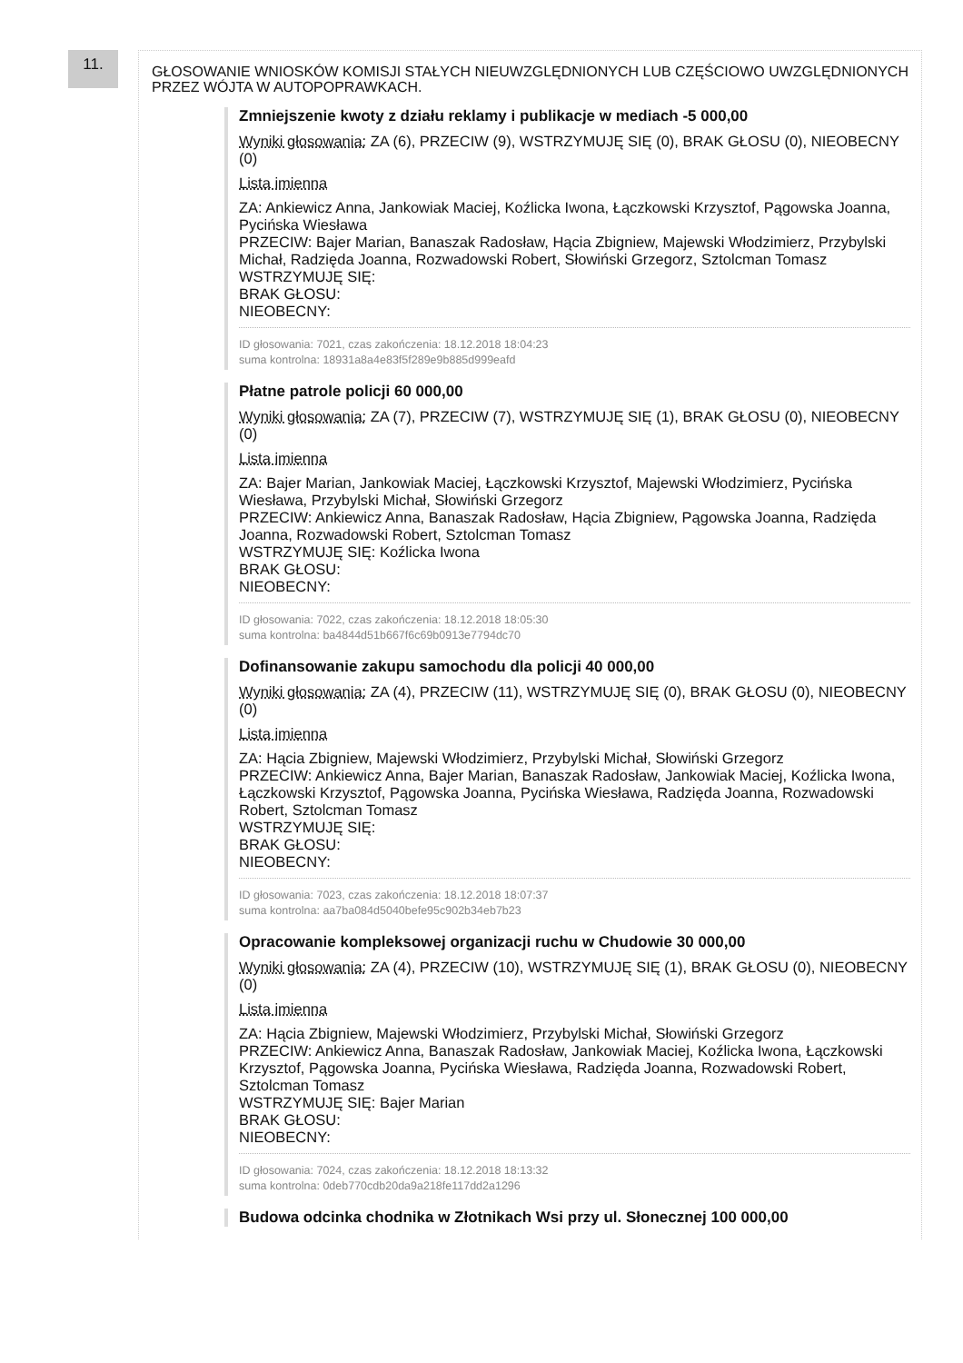11.
GŁOSOWANIE WNIOSKÓW KOMISJI STAŁYCH NIEUWZGLĘDNIONYCH LUB CZĘŚCIOWO UWZGLĘDNIONYCH PRZEZ WÓJTA W AUTOPOPRAWKACH.
Zmniejszenie kwoty z działu reklamy i publikacje w mediach -5 000,00
Wyniki głosowania: ZA (6), PRZECIW (9), WSTRZYMUJĘ SIĘ (0), BRAK GŁOSU (0), NIEOBECNY (0)
Lista imienna
ZA: Ankiewicz Anna, Jankowiak Maciej, Koźlicka Iwona, Łączkowski Krzysztof, Pągowska Joanna, Pycińska Wiesława
PRZECIW: Bajer Marian, Banaszak Radosław, Hącia Zbigniew, Majewski Włodzimierz, Przybylski Michał, Radzięda Joanna, Rozwadowski Robert, Słowiński Grzegorz, Sztolcman Tomasz
WSTRZYMUJĘ SIĘ:
BRAK GŁOSU:
NIEOBECNY:
ID głosowania: 7021, czas zakończenia: 18.12.2018 18:04:23
suma kontrolna: 18931a8a4e83f5f289e9b885d999eafd
Płatne patrole policji 60 000,00
Wyniki głosowania: ZA (7), PRZECIW (7), WSTRZYMUJĘ SIĘ (1), BRAK GŁOSU (0), NIEOBECNY (0)
Lista imienna
ZA: Bajer Marian, Jankowiak Maciej, Łączkowski Krzysztof, Majewski Włodzimierz, Pycińska Wiesława, Przybylski Michał, Słowiński Grzegorz
PRZECIW: Ankiewicz Anna, Banaszak Radosław, Hącia Zbigniew, Pągowska Joanna, Radzięda Joanna, Rozwadowski Robert, Sztolcman Tomasz
WSTRZYMUJĘ SIĘ: Koźlicka Iwona
BRAK GŁOSU:
NIEOBECNY:
ID głosowania: 7022, czas zakończenia: 18.12.2018 18:05:30
suma kontrolna: ba4844d51b667f6c69b0913e7794dc70
Dofinansowanie zakupu samochodu dla policji 40 000,00
Wyniki głosowania: ZA (4), PRZECIW (11), WSTRZYMUJĘ SIĘ (0), BRAK GŁOSU (0), NIEOBECNY (0)
Lista imienna
ZA: Hącia Zbigniew, Majewski Włodzimierz, Przybylski Michał, Słowiński Grzegorz
PRZECIW: Ankiewicz Anna, Bajer Marian, Banaszak Radosław, Jankowiak Maciej, Koźlicka Iwona, Łączkowski Krzysztof, Pągowska Joanna, Pycińska Wiesława, Radzięda Joanna, Rozwadowski Robert, Sztolcman Tomasz
WSTRZYMUJĘ SIĘ:
BRAK GŁOSU:
NIEOBECNY:
ID głosowania: 7023, czas zakończenia: 18.12.2018 18:07:37
suma kontrolna: aa7ba084d5040befe95c902b34eb7b23
Opracowanie kompleksowej organizacji ruchu w Chudowie 30 000,00
Wyniki głosowania: ZA (4), PRZECIW (10), WSTRZYMUJĘ SIĘ (1), BRAK GŁOSU (0), NIEOBECNY (0)
Lista imienna
ZA: Hącia Zbigniew, Majewski Włodzimierz, Przybylski Michał, Słowiński Grzegorz
PRZECIW: Ankiewicz Anna, Banaszak Radosław, Jankowiak Maciej, Koźlicka Iwona, Łączkowski Krzysztof, Pągowska Joanna, Pycińska Wiesława, Radzięda Joanna, Rozwadowski Robert, Sztolcman Tomasz
WSTRZYMUJĘ SIĘ: Bajer Marian
BRAK GŁOSU:
NIEOBECNY:
ID głosowania: 7024, czas zakończenia: 18.12.2018 18:13:32
suma kontrolna: 0deb770cdb20da9a218fe117dd2a1296
Budowa odcinka chodnika w Złotnikach Wsi przy ul. Słonecznej 100 000,00